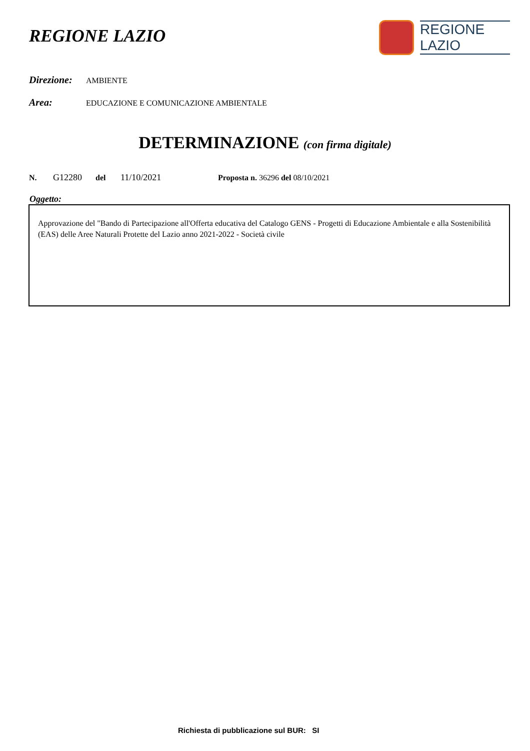REGIONE LAZIO
REGIONE
LAZIO
Direzione: AMBIENTE
Area: EDUCAZIONE E COMUNICAZIONE AMBIENTALE
DETERMINAZIONE (con firma digitale)
N. G12280 del 11/10/2021 Proposta n. 36296 del 08/10/2021
Oggetto:
Approvazione del "Bando di Partecipazione all'Offerta educativa del Catalogo GENS - Progetti di Educazione Ambientale e alla Sostenibilità (EAS) delle Aree Naturali Protette del Lazio anno 2021-2022 - Società civile
Richiesta di pubblicazione sul BUR: SI